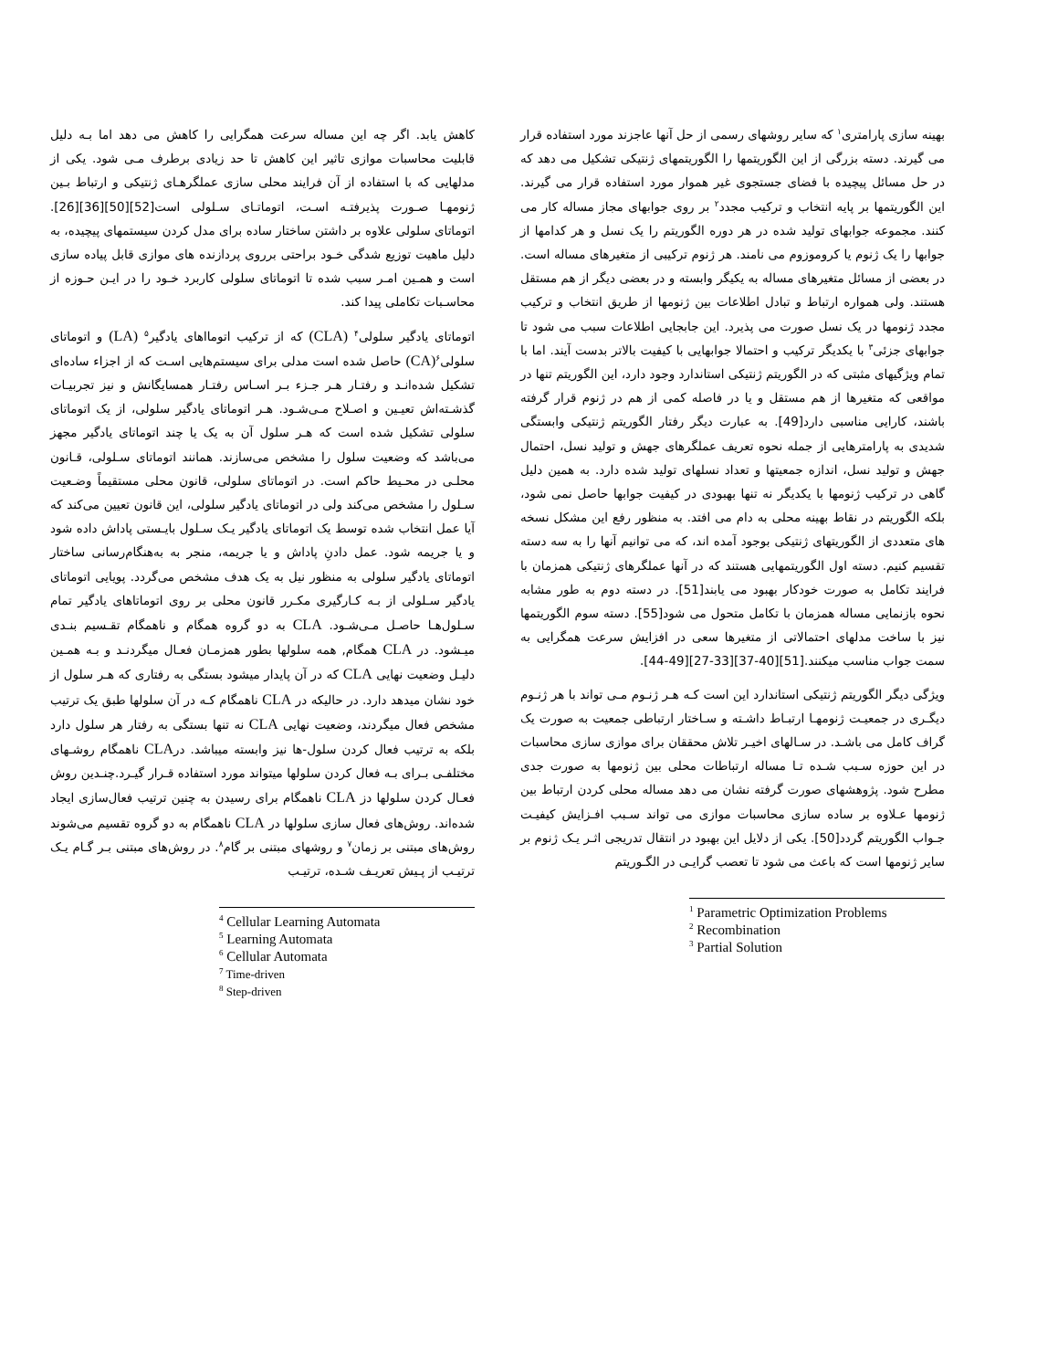بهینه سازی پارامتری<sup>۱</sup> که سایر روشهای رسمی از حل آنها عاجزند مورد استفاده قرار می گیرند. دسته بزرگی از این الگوریتمها را الگوریتمهای ژنتیکی تشکیل می دهد که در حل مسائل پیچیده با فضای جستجوی غیر هموار مورد استفاده قرار می گیرند. این الگوریتمها بر پایه انتخاب و ترکیب مجدد<sup>۲</sup> بر روی جوابهای مجاز مساله کار می کنند. مجموعه جوابهای تولید شده در هر دوره الگوریتم را یک نسل و هر کدامها از جوابها را یک ژنوم یا کروموزوم می نامند. هر ژنوم ترکیبی از متغیرهای مساله است. در بعضی از مسائل متغیرهای مساله به یکیگر وابسته و در بعضی دیگر از هم مستقل هستند. ولی همواره ارتباط و تبادل اطلاعات بین ژنومها از طریق انتخاب و ترکیب مجدد ژنومها در یک نسل صورت می پذیرد. این جابجایی اطلاعات سبب می شود تا جوابهای جزئی<sup>۳</sup> با یکدیگر ترکیب و احتمالا جوابهایی با کیفیت بالاتر بدست آیند. اما با تمام ویژگیهای مثبتی که در الگوریتم ژنتیکی استاندارد وجود دارد، این الگوریتم تنها در مواقعی که متغیرها از هم مستقل و یا در فاصله کمی از هم در ژنوم قرار گرفته باشند، کارایی مناسبی دارد[49]. به عبارت دیگر رفتار الگوریتم ژنتیکی وابستگی شدیدی به پارامترهایی از جمله نحوه تعریف عملگرهای جهش و تولید نسل، احتمال جهش و تولید نسل، اندازه جمعیتها و تعداد نسلهای تولید شده دارد. به همین دلیل گاهی در ترکیب ژنومها با یکدیگر نه تنها بهبودی در کیفیت جوابها حاصل نمی شود، بلکه الگوریتم در نقاط بهینه محلی به دام می افتد. به منظور رفع این مشکل نسخه های متعددی از الگوریتهای ژنتیکی بوجود آمده اند، که می توانیم آنها را به سه دسته تقسیم کنیم. دسته اول الگوریتمهایی هستند که در آنها عملگرهای ژنتیکی همزمان با فرایند تکامل به صورت خودکار بهبود می یابند[51]. در دسته دوم به طور مشابه نحوه بازنمایی مساله همزمان با تکامل متحول می شود[55]. دسته سوم الگوریتمها نیز با ساخت مدلهای احتمالاتی از متغیرها سعی در افزایش سرعت همگرایی به سمت جواب مناسب میکنند.[51][40-37][33-27][49-44].
ویژگی دیگر الگوریتم ژنتیکی استاندارد این است کـه هـر ژنـوم مـی تواند با هر ژنـوم دیگـری در جمعیـت ژنومهـا ارتبـاط داشـته و سـاختار ارتباطی جمعیت به صورت یک گراف کامل می باشـد. در سـالهای اخیـر تلاش محققان برای موازی سازی محاسبات در این حوزه سـبب شـده تـا مساله ارتباطات محلی بین ژنومها به صورت جدی مطرح شود. پژوهشهای صورت گرفته نشان می دهد مساله محلی کردن ارتباط بین ژنومها عـلاوه بر ساده سازی محاسبات موازی می تواند سـبب افـزایش کیفیـت جـواب الگوریتم گردد[50]. یکی از دلایل این بهبود در انتقال تدریجی اثـر یـک ژنوم بر سایر ژنومها است که باعث می شود تا تعصب گرایـی در الگـوریتم
<sup>1</sup> Parametric Optimization Problems
<sup>2</sup> Recombination
<sup>3</sup> Partial Solution
کاهش یابد. اگر چه این مساله سرعت همگرایی را کاهش می دهد اما بـه دلیل قابلیت محاسبات موازی تاثیر این کاهش تا حد زیادی برطرف مـی شود. یکی از مدلهایی که با استفاده از آن فرایند محلی سازی عملگرهـای ژنتیکی و ارتباط بـین ژنومهـا صـورت پذیرفتـه اسـت، اتوماتـای سـلولی است[52][50][36][26]. اتوماتای سلولی علاوه بر داشتن ساختار ساده برای مدل کردن سیستمهای پیچیده، به دلیل ماهیت توزیع شدگی خـود براحتی برروی پردازنده های موازی قابل پیاده سازی است و همـین امـر سبب شده تا اتوماتای سلولی کاربرد خـود را در ایـن حـوزه از محاسـبات تکاملی پیدا کند.
اتوماتای یادگیر سلولی<sup>۴</sup> (CLA) که از ترکیب اتومااهای یادگیر<sup>۵</sup> (LA) و اتوماتای سلولی<sup>۶</sup>(CA) حاصل شده است مدلی برای سیستم‌هایی اسـت که از اجزاء ساده‌ای تشکیل شده‌انـد و رفتـار هـر جـزء بـر اسـاس رفتـار همسایگانش و نیز تجربیـات گذشـته‌اش تعیـین و اصـلاح مـی‌شـود. هـر اتوماتای یادگیر سلولی، از یک اتوماتای سلولی تشکیل شده است که هـر سلول آن به یک یا چند اتوماتای یادگیر مجهز می‌باشد که وضعیت سلول را مشخص می‌سازند. همانند اتوماتای سـلولی، قـانون محلـی در محـیط حاکم است. در اتوماتای سلولی، قانون محلی مستقیماً وضـعیت سـلول را مشخص می‌کند ولی در اتوماتای یادگیر سلولی، این قانون تعیین می‌کند که آیا عمل انتخاب شده توسط یک اتوماتای یادگیر یـک سـلول بایـستی پاداش داده شود و یا جریمه شود. عمل دادنِ پاداش و یا جریمه، منجر به به‌هنگام‌رسانی ساختار اتوماتای یادگیر سلولی به منظور نیل به یک هدف مشخص می‌گردد. پویایی اتوماتای یادگیر سـلولی از بـه کـارگیری مکـرر قانون محلی بر روی اتوماتاهای یادگیر تمام سـلول‌هـا حاصـل مـی‌شـود. CLA به دو گروه همگام و ناهمگام تقـسیم بنـدی میـشود. در CLA همگام, همه سلولها بطور همزمـان فعـال میگردنـد و بـه همـین دلیـل وضعیت نهایی CLA که در آن پایدار میشود بستگی به رفتاری که هـر سلول از خود نشان میدهد دارد. در حالیکه در CLA ناهمگام کـه در آن سلولها طبق یک ترتیب مشخص فعال میگردند، وضعیت نهایی CLA نه تنها بستگی به رفتار هر سلول دارد بلکه به ترتیب فعال کردن سلول-ها نیز وابسته میباشد. درCLA ناهمگام روشـهای مختلفـی بـرای بـه فعال کردن سلولها میتواند مورد استفاده قـرار گیـرد.چنـدین روش فعـال کردن سلولها دز CLA ناهمگام برای رسیدن به چنین ترتیب فعال‌سازی ایجاد شده‌اند. روش‌های فعال سازی سلولها در CLA ناهمگام به دو گروه تقسیم می‌شوند روش‌های مبتنی بر زمان<sup>۷</sup> و روشهای مبتنی بر گام<sup>۸</sup>. در روش‌های مبتنی بـر گـام یـک ترتیـب از پـیش تعریـف شـده، ترتیـب
<sup>4</sup> Cellular Learning Automata
<sup>5</sup> Learning Automata
<sup>6</sup> Cellular Automata
<sup>7</sup> Time-driven
<sup>8</sup> Step-driven